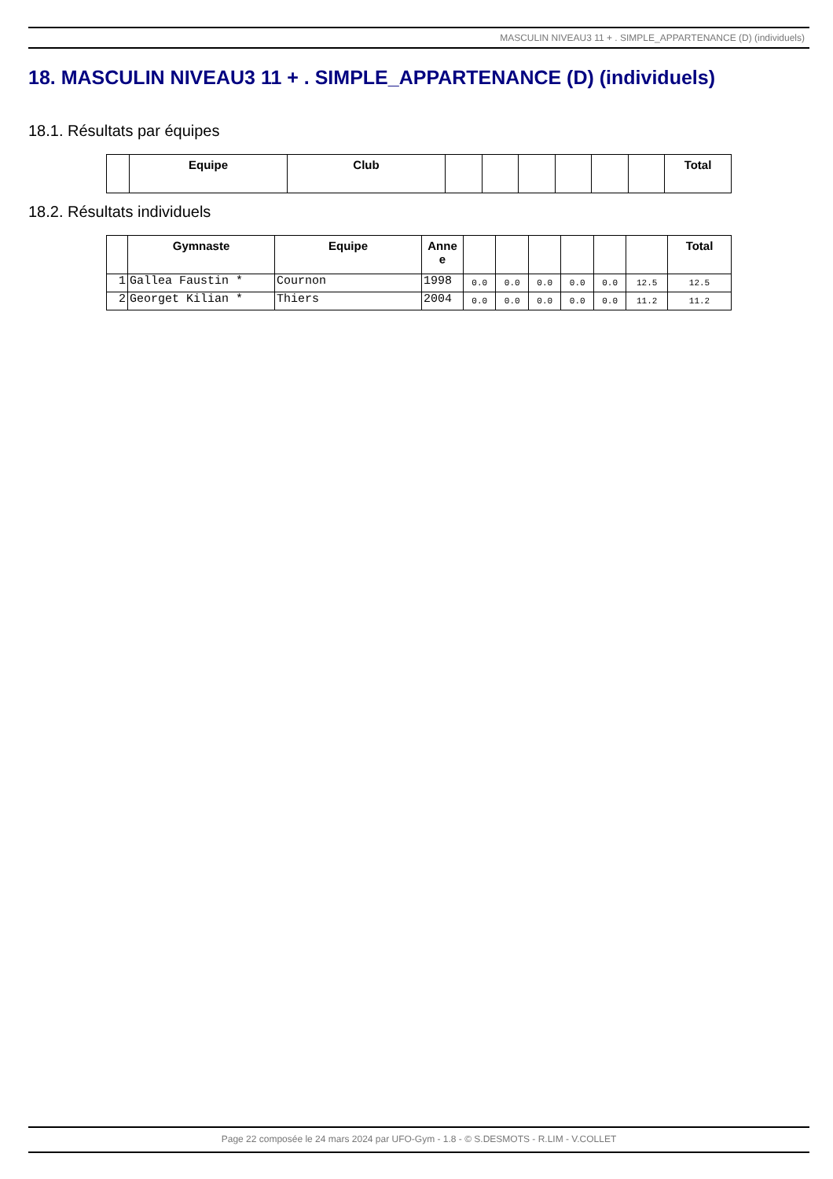MASCULIN NIVEAU3 11 + . SIMPLE_APPARTENANCE (D) (individuels)
18. MASCULIN NIVEAU3 11 + . SIMPLE_APPARTENANCE (D) (individuels)
18.1. Résultats par équipes
| | Equipe | Club | | | | | | | Total |
| --- | --- | --- | --- | --- | --- | --- | --- | --- | --- |
18.2. Résultats individuels
| | Gymnaste | Equipe | Anne e | | | | | | | Total |
| --- | --- | --- | --- | --- | --- | --- | --- | --- | --- | --- |
| 1 | Gallea Faustin * | Cournon | 1998 | 0.0 | 0.0 | 0.0 | 0.0 | 0.0 | 12.5 | 12.5 |
| 2 | Georget Kilian * | Thiers | 2004 | 0.0 | 0.0 | 0.0 | 0.0 | 0.0 | 11.2 | 11.2 |
Page 22 composée le 24 mars 2024 par UFO-Gym - 1.8 - © S.DESMOTS - R.LIM - V.COLLET